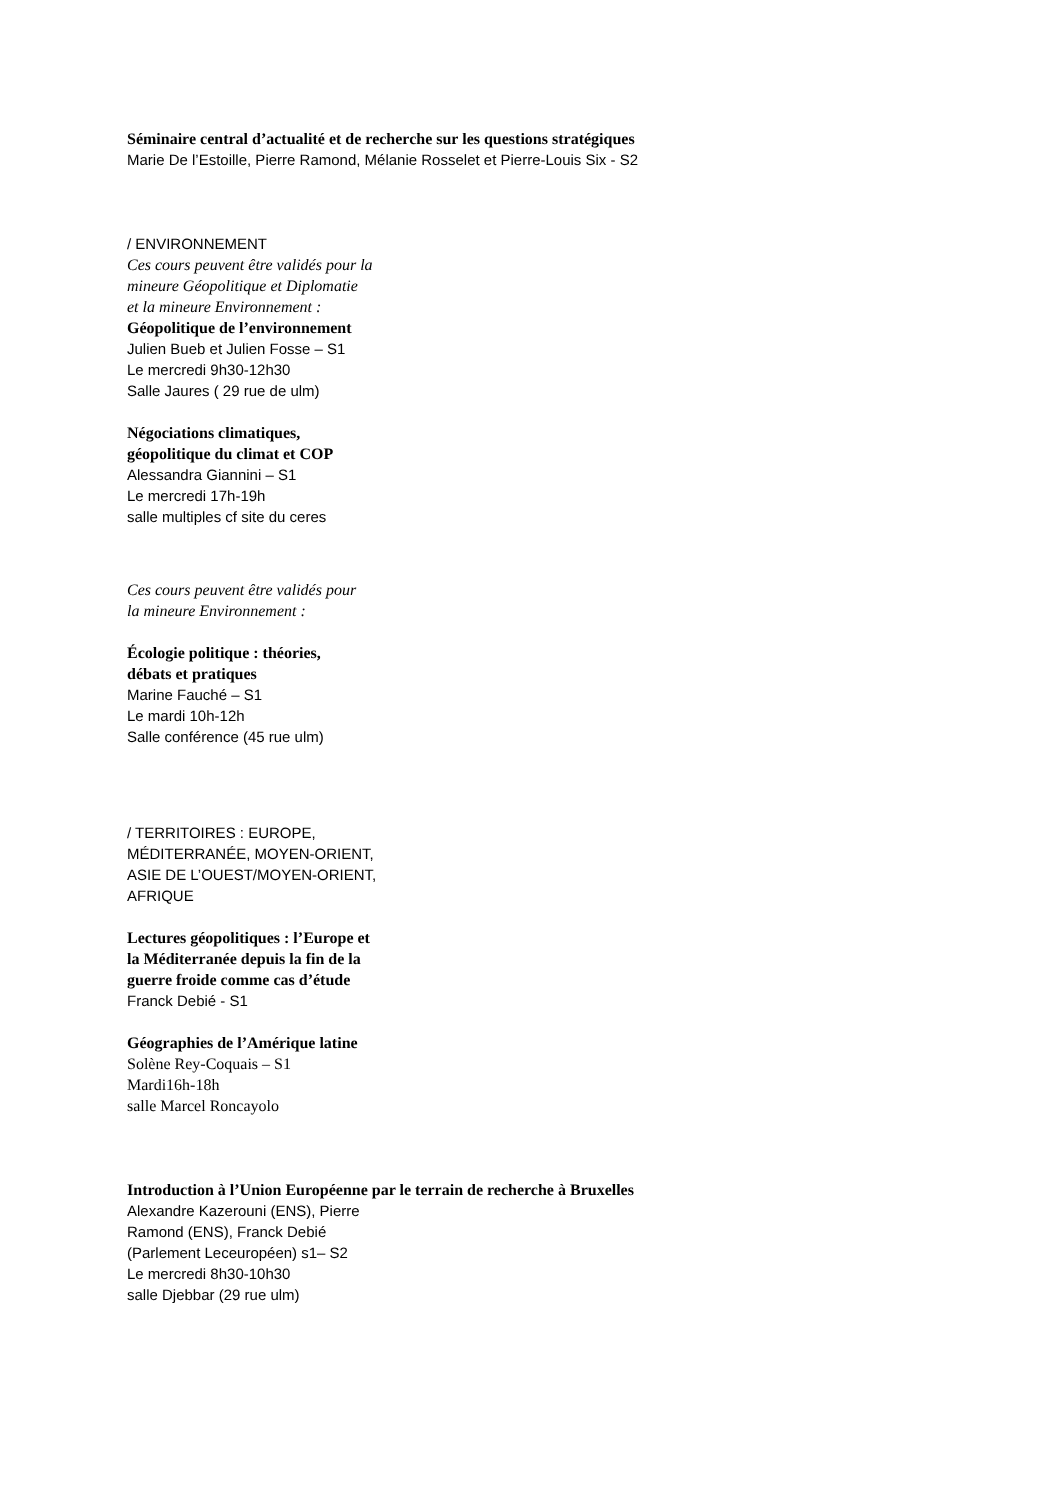Séminaire central d’actualité et de recherche sur les questions stratégiques
Marie De l’Estoille, Pierre Ramond, Mélanie Rosselet et Pierre-Louis Six - S2
/ ENVIRONNEMENT
Ces cours peuvent être validés pour la
mineure Géopolitique et Diplomatie
et la mineure Environnement :
Géopolitique de l’environnement
Julien Bueb et Julien Fosse – S1
Le mercredi 9h30-12h30
Salle Jaures ( 29 rue de ulm)
Négociations climatiques,
géopolitique du climat et COP
Alessandra Giannini – S1
Le mercredi 17h-19h
salle multiples cf site du ceres
Ces cours peuvent être validés pour
la mineure Environnement :
Écologie politique : théories,
débats et pratiques
Marine Fauché – S1
Le mardi 10h-12h
Salle conférence (45 rue ulm)
/ TERRITOIRES : EUROPE,
MÉDITERRANÉE, MOYEN-ORIENT,
ASIE DE L’OUEST/MOYEN-ORIENT,
AFRIQUE
Lectures géopolitiques : l’Europe et
la Méditerranée depuis la fin de la
guerre froide comme cas d’étude
Franck Debié - S1
Géographies de l’Amérique latine
Solène Rey-Coquais – S1
Mardi16h-18h
salle Marcel Roncayolo
Introduction à l’Union Européenne par le terrain de recherche à Bruxelles
Alexandre Kazerouni (ENS), Pierre
Ramond (ENS), Franck Debié
(Parlement Leceuropéen) s1– S2
Le mercredi 8h30-10h30
salle Djebbar (29 rue ulm)